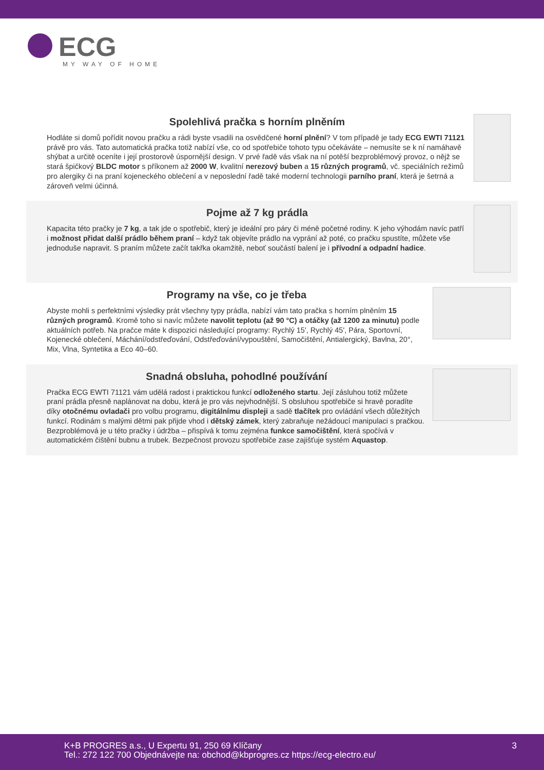ECG
MY WAY OF HOME
Spolehlivá pračka s horním plněním
Hodláte si domů pořídit novou pračku a rádi byste vsadili na osvědčené horní plnění? V tom případě je tady ECG EWTI 71121 právě pro vás. Tato automatická pračka totiž nabízí vše, co od spotřebiče tohoto typu očekáváte – nemusíte se k ní namáhavě shýbat a určitě oceníte i její prostorově úspornější design. V prvé řadě vás však na ní potěší bezproblémový provoz, o nějž se stará špičkový BLDC motor s příkonem až 2000 W, kvalitní nerezový buben a 15 různých programů, vč. speciálních režimů pro alergiky či na praní kojeneckého oblečení a v neposlední řadě také moderní technologii parního praní, která je šetrná a zároveň velmi účinná.
Pojme až 7 kg prádla
Kapacita této pračky je 7 kg, a tak jde o spotřebič, který je ideální pro páry či méně početné rodiny. K jeho výhodám navíc patří i možnost přidat další prádlo během praní – když tak objevíte prádlo na vyprání až poté, co pračku spustíte, můžete vše jednoduše napravit. S praním můžete začít takřka okamžitě, neboť součástí balení je i přívodní a odpadní hadice.
Programy na vše, co je třeba
Abyste mohli s perfektními výsledky prát všechny typy prádla, nabízí vám tato pračka s horním plněním 15 různých programů. Kromě toho si navíc můžete navolit teplotu (až 90 °C) a otáčky (až 1200 za minutu) podle aktuálních potřeb. Na pračce máte k dispozici následující programy: Rychlý 15', Rychlý 45', Pára, Sportovní, Kojenecké oblečení, Máchání/odstřeďování, Odstřeďování/vypouštění, Samočištění, Antialergický, Bavlna, 20°, Mix, Vlna, Syntetika a Eco 40–60.
Snadná obsluha, pohodlné používání
Pračka ECG EWTI 71121 vám udělá radost i praktickou funkcí odloženého startu. Její zásluhou totiž můžete praní prádla přesně naplánovat na dobu, která je pro vás nejvhodnější. S obsluhou spotřebiče si hravě poradíte díky otočnému ovladači pro volbu programu, digitálnímu displeji a sadě tlačítek pro ovládání všech důležitých funkcí. Rodinám s malými dětmi pak přijde vhod i dětský zámek, který zabraňuje nežádoucí manipulaci s pračkou. Bezproblémová je u této pračky i údržba – přispívá k tomu zejména funkce samočištění, která spočívá v automatickém čištění bubnu a trubek. Bezpečnost provozu spotřebiče zase zajišťuje systém Aquastop.
K+B PROGRES a.s., U Expertu 91, 250 69 Klíčany
Tel.: 272 122 700 Objednávejte na: obchod@kbprogres.cz https://ecg-electro.eu/
3